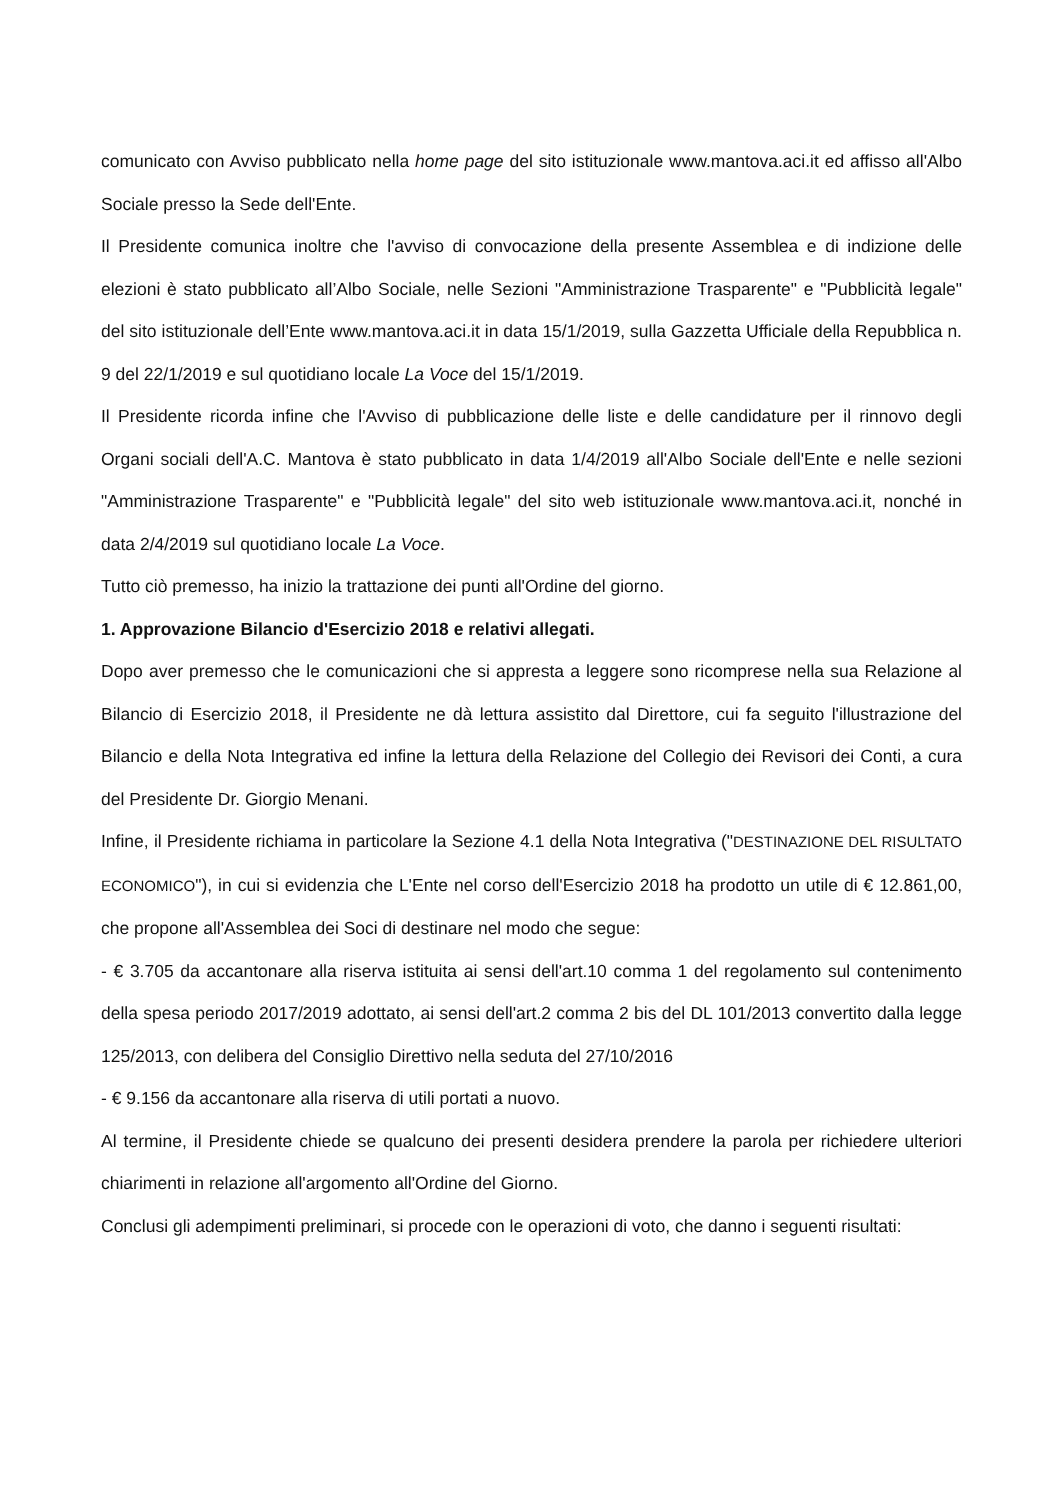comunicato con Avviso pubblicato nella home page del sito istituzionale www.mantova.aci.it ed affisso all'Albo Sociale presso la Sede dell'Ente.
Il Presidente comunica inoltre che l'avviso di convocazione della presente Assemblea e di indizione delle elezioni è stato pubblicato all’Albo Sociale, nelle Sezioni "Amministrazione Trasparente" e "Pubblicità legale" del sito istituzionale dell’Ente www.mantova.aci.it in data 15/1/2019, sulla Gazzetta Ufficiale della Repubblica n. 9 del 22/1/2019 e sul quotidiano locale La Voce del 15/1/2019.
Il Presidente ricorda infine che l'Avviso di pubblicazione delle liste e delle candidature per il rinnovo degli Organi sociali dell'A.C. Mantova è stato pubblicato in data 1/4/2019 all'Albo Sociale dell'Ente e nelle sezioni "Amministrazione Trasparente" e "Pubblicità legale" del sito web istituzionale www.mantova.aci.it, nonché in data 2/4/2019 sul quotidiano locale La Voce.
Tutto ciò premesso, ha inizio la trattazione dei punti all'Ordine del giorno.
1. Approvazione Bilancio d'Esercizio 2018 e relativi allegati.
Dopo aver premesso che le comunicazioni che si appresta a leggere sono ricomprese nella sua Relazione al Bilancio di Esercizio 2018, il Presidente ne dà lettura assistito dal Direttore, cui fa seguito l'illustrazione del Bilancio e della Nota Integrativa ed infine la lettura della Relazione del Collegio dei Revisori dei Conti, a cura del Presidente Dr. Giorgio Menani.
Infine, il Presidente richiama in particolare la Sezione 4.1 della Nota Integrativa ("DESTINAZIONE DEL RISULTATO ECONOMICO"), in cui si evidenzia che L'Ente nel corso dell'Esercizio 2018 ha prodotto un utile di € 12.861,00, che propone all'Assemblea dei Soci di destinare nel modo che segue:
- € 3.705 da accantonare alla riserva istituita ai sensi dell'art.10 comma 1 del regolamento sul contenimento della spesa periodo 2017/2019 adottato, ai sensi dell'art.2 comma 2 bis del DL 101/2013 convertito dalla legge 125/2013, con delibera del Consiglio Direttivo nella seduta del 27/10/2016
- € 9.156 da accantonare alla riserva di utili portati a nuovo.
Al termine, il Presidente chiede se qualcuno dei presenti desidera prendere la parola per richiedere ulteriori chiarimenti in relazione all'argomento all'Ordine del Giorno.
Conclusi gli adempimenti preliminari, si procede con le operazioni di voto, che danno i seguenti risultati: